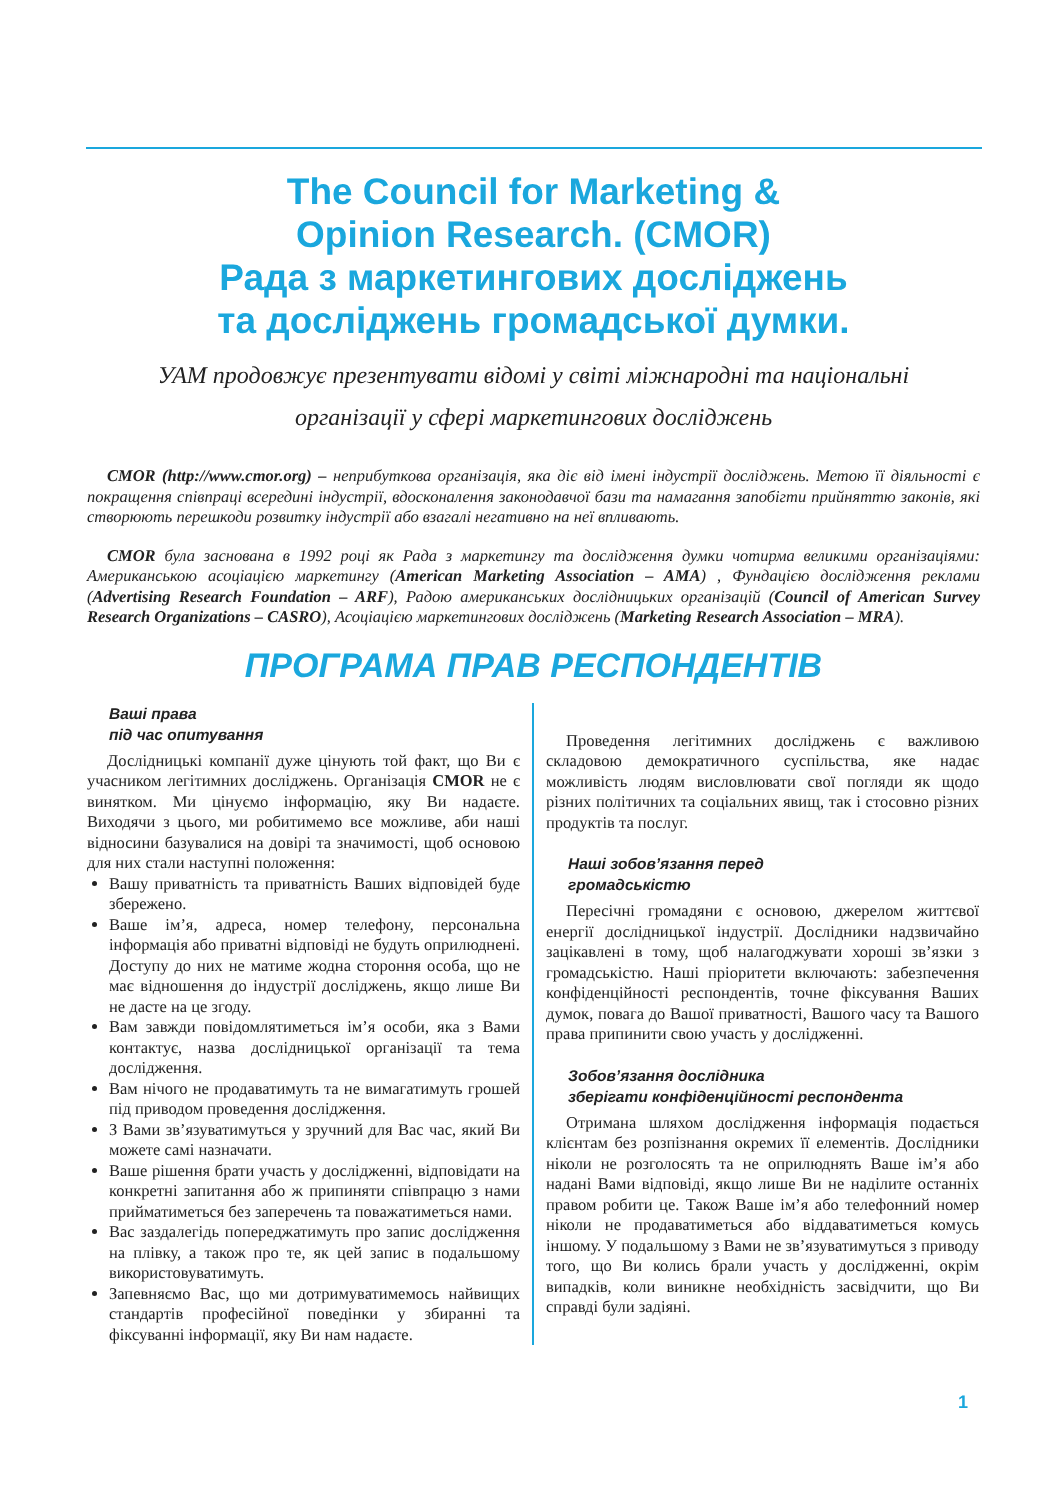The Council for Marketing &
Opinion Research. (CMOR)
Рада з маркетингових досліджень
та досліджень громадської думки.
УАМ продовжує презентувати відомі у світі міжнародні та національні
організації у сфері маркетингових досліджень
CMOR (http://www.cmor.org) – неприбуткова організація, яка діє від імені індустрії досліджень. Метою її діяльності є покращення співпраці всередині індустрії, вдосконалення законодавчої бази та намагання запобігти прийняттю законів, які створюють перешкоди розвитку індустрії або взагалі негативно на неї впливають.
CMOR була заснована в 1992 році як Рада з маркетингу та дослідження думки чотирма великими організаціями: Американською асоціацією маркетингу (American Marketing Association – AMA) , Фундацією дослідження реклами (Advertising Research Foundation – ARF), Радою американських дослідницьких організацій (Council of American Survey Research Organizations – CASRO), Асоціацією маркетингових досліджень (Marketing Research Association – MRA).
ПРОГРАМА ПРАВ РЕСПОНДЕНТІВ
Ваші права
під час опитування
Дослідницькі компанії дуже цінують той факт, що Ви є учасником легітимних досліджень. Організація CMOR не є винятком. Ми цінуємо інформацію, яку Ви надаєте. Виходячи з цього, ми робитимемо все можливе, аби наші відносини базувалися на довірі та значимості, щоб основою для них стали наступні положення:
Вашу приватність та приватність Ваших відповідей буде збережено.
Ваше ім’я, адреса, номер телефону, персональна інформація або приватні відповіді не будуть оприлюднені. Доступу до них не матиме жодна стороння особа, що не має відношення до індустрії досліджень, якщо лише Ви не дасте на це згоду.
Вам завжди повідомлятиметься ім’я особи, яка з Вами контактує, назва дослідницької організації та тема дослідження.
Вам нічого не продаватимуть та не вимагатимуть грошей під приводом проведення дослідження.
З Вами зв’язуватимуться у зручний для Вас час, який Ви можете самі назначати.
Ваше рішення брати участь у дослідженні, відповідати на конкретні запитання або ж припиняти співпрацю з нами прийматиметься без заперечень та поважатиметься нами.
Вас заздалегідь попереджатимуть про запис дослідження на плівку, а також про те, як цей запис в подальшому використовуватимуть.
Запевняємо Вас, що ми дотримуватимемось найвищих стандартів професійної поведінки у збиранні та фіксуванні інформації, яку Ви нам надаєте.
Проведення легітимних досліджень є важливою складовою демократичного суспільства, яке надає можливість людям висловлювати свої погляди як щодо різних політичних та соціальних явищ, так і стосовно різних продуктів та послуг.
Наші зобов’язання перед
громадськістю
Пересічні громадяни є основою, джерелом життєвої енергії дослідницької індустрії. Дослідники надзвичайно зацікавлені в тому, щоб налагоджувати хороші зв’язки з громадськістю. Наші пріоритети включають: забезпечення конфіденційності респондентів, точне фіксування Ваших думок, повага до Вашої приватності, Вашого часу та Вашого права припинити свою участь у дослідженні.
Зобов’язання дослідника
зберігати конфіденційності респондента
Отримана шляхом дослідження інформація подається клієнтам без розпізнання окремих її елементів. Дослідники ніколи не розголосять та не оприлюднять Ваше ім’я або надані Вами відповіді, якщо лише Ви не наділите останніх правом робити це. Також Ваше ім’я або телефонний номер ніколи не продаватиметься або віддаватиметься комусь іншому. У подальшому з Вами не зв’язуватимуться з приводу того, що Ви колись брали участь у дослідженні, окрім випадків, коли виникне необхідність засвідчити, що Ви справді були задіяні.
1